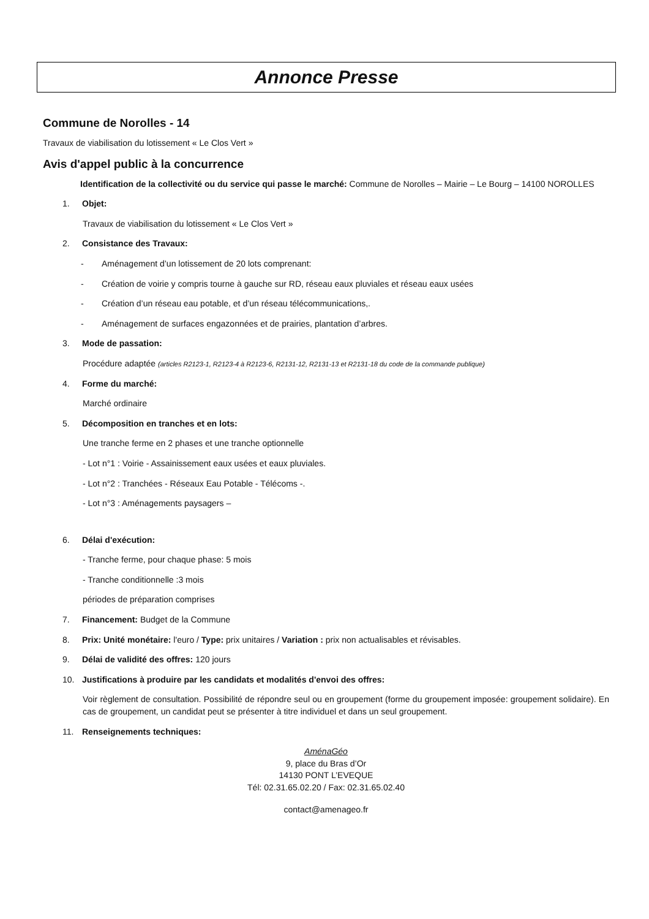Annonce Presse
Commune de Norolles - 14
Travaux de viabilisation du lotissement « Le Clos Vert »
Avis d'appel public à la concurrence
Identification de la collectivité ou du service qui passe le marché: Commune de Norolles – Mairie – Le Bourg – 14100 NOROLLES
1. Objet:
Travaux de viabilisation du lotissement « Le Clos Vert »
2. Consistance des Travaux:
- Aménagement d’un lotissement de 20 lots comprenant:
- Création de voirie y compris tourne à gauche sur RD, réseau eaux pluviales et réseau eaux usées
- Création d’un réseau eau potable, et d’un réseau télécommunications,.
- Aménagement de surfaces engazonnées et de prairies, plantation d’arbres.
3. Mode de passation:
Procédure adaptée (articles R2123-1, R2123-4 à R2123-6, R2131-12, R2131-13 et R2131-18 du code de la commande publique)
4. Forme du marché:
Marché ordinaire
5. Décomposition en tranches et en lots:
Une tranche ferme en 2 phases et une tranche optionnelle
- Lot n°1 : Voirie - Assainissement eaux usées et eaux pluviales.
- Lot n°2 : Tranchées - Réseaux Eau Potable - Télécoms -.
- Lot n°3 : Aménagements paysagers –
6. Délai d'exécution:
- Tranche ferme, pour chaque phase: 5 mois
- Tranche conditionnelle :3 mois
périodes de préparation comprises
7. Financement: Budget de la Commune
8. Prix: Unité monétaire: l'euro / Type: prix unitaires / Variation : prix non actualisables et révisables.
9. Délai de validité des offres: 120 jours
10. Justifications à produire par les candidats et modalités d'envoi des offres:
Voir règlement de consultation. Possibilité de répondre seul ou en groupement (forme du groupement imposée: groupement solidaire). En cas de groupement, un candidat peut se présenter à titre individuel et dans un seul groupement.
11. Renseignements techniques:
AménaGéo
9, place du Bras d’Or
14130 PONT L’EVEQUE
Tél: 02.31.65.02.20 / Fax: 02.31.65.02.40
contact@amenageo.fr